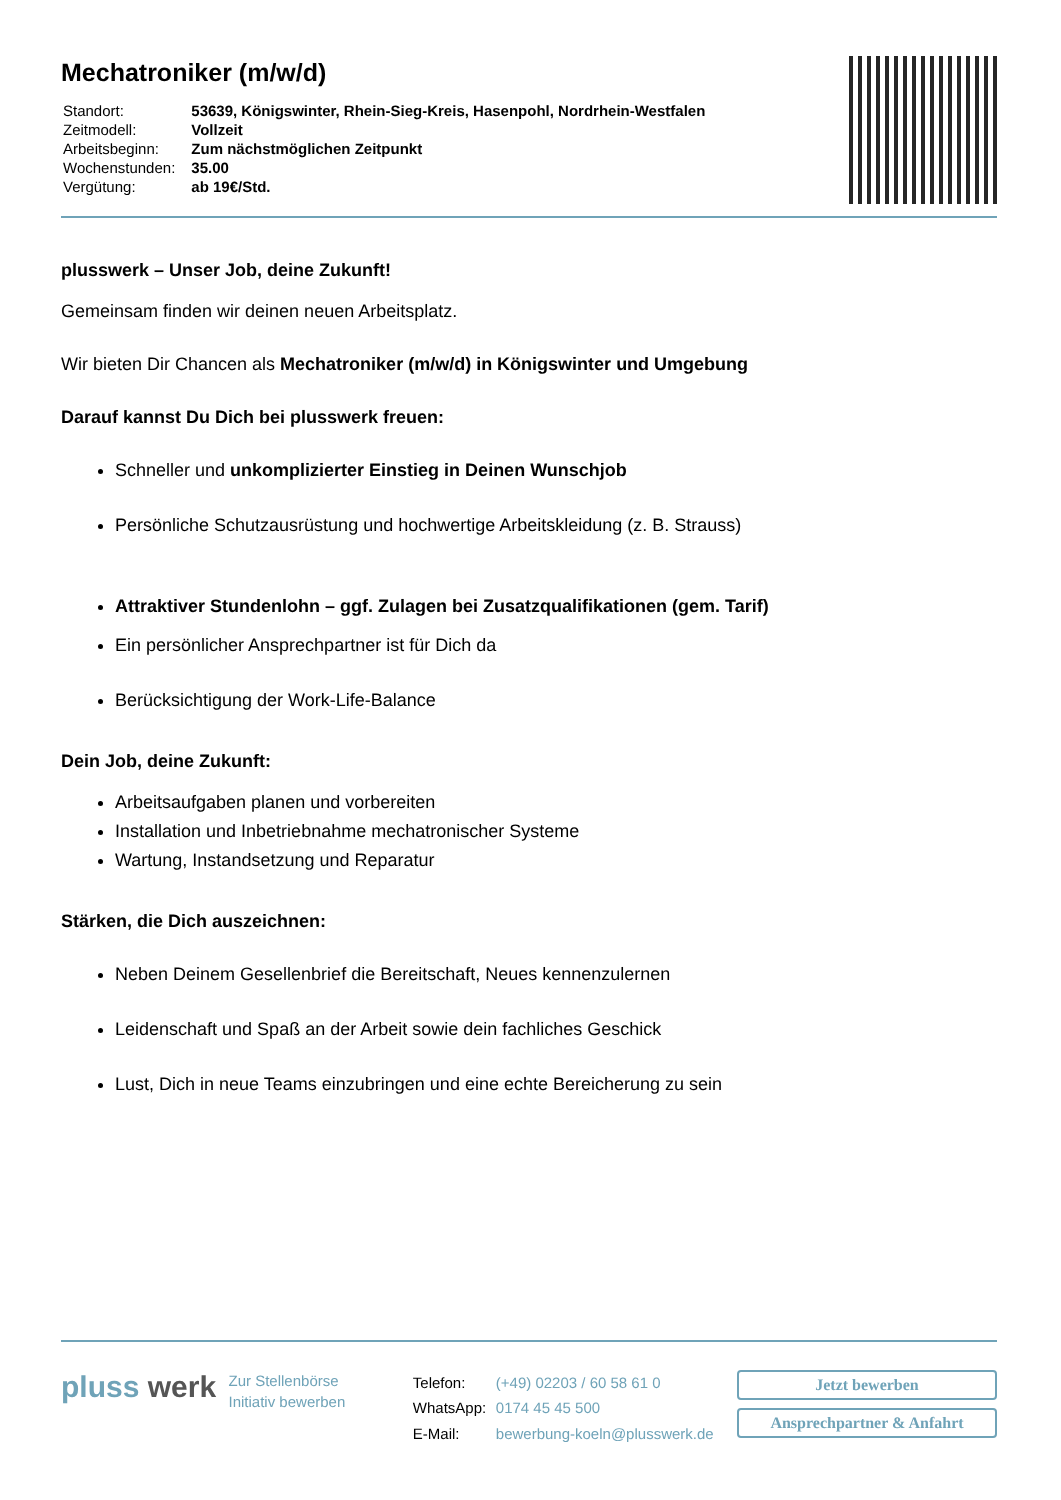Mechatroniker (m/w/d)
| Standort: | 53639, Königswinter, Rhein-Sieg-Kreis, Hasenpohl, Nordrhein-Westfalen |
| Zeitmodell: | Vollzeit |
| Arbeitsbeginn: | Zum nächstmöglichen Zeitpunkt |
| Wochenstunden: | 35.00 |
| Vergütung: | ab 19€/Std. |
plusswerk – Unser Job, deine Zukunft!
Gemeinsam finden wir deinen neuen Arbeitsplatz.
Wir bieten Dir Chancen als Mechatroniker (m/w/d) in Königswinter und Umgebung
Darauf kannst Du Dich bei plusswerk freuen:
Schneller und unkomplizierter Einstieg in Deinen Wunschjob
Persönliche Schutzausrüstung und hochwertige Arbeitskleidung (z. B. Strauss)
Attraktiver Stundenlohn – ggf. Zulagen bei Zusatzqualifikationen (gem. Tarif)
Ein persönlicher Ansprechpartner ist für Dich da
Berücksichtigung der Work-Life-Balance
Dein Job, deine Zukunft:
Arbeitsaufgaben planen und vorbereiten
Installation und Inbetriebnahme mechatronischer Systeme
Wartung, Instandsetzung und Reparatur
Stärken, die Dich auszeichnen:
Neben Deinem Gesellenbrief die Bereitschaft, Neues kennenzulernen
Leidenschaft und Spaß an der Arbeit sowie dein fachliches Geschick
Lust, Dich in neue Teams einzubringen und eine echte Bereicherung zu sein
pluss werk
Zur Stellenbörse
Initiativ bewerben
| Telefon: | (+49) 02203 / 60 58 61 0 |
| WhatsApp: | 0174 45 45 500 |
| E-Mail: | bewerbung-koeln@plusswerk.de |
Jetzt bewerben
Ansprechpartner & Anfahrt